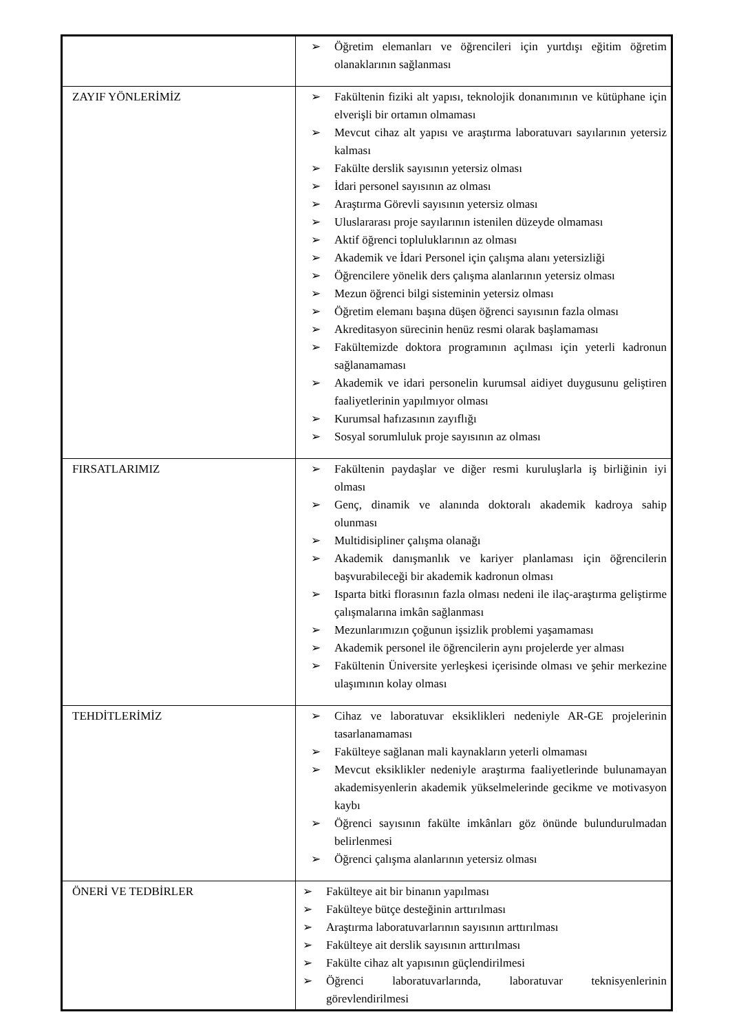| | ➢ Öğretim elemanları ve öğrencileri için yurtdışı eğitim öğretim olanaklarının sağlanması |
| ZAYIF YÖNLERİMİZ | ➢ Fakültenin fiziki alt yapısı, teknolojik donanımının ve kütüphane için elverişli bir ortamın olmaması ➢ Mevcut cihaz alt yapısı ve araştırma laboratuvarı sayılarının yetersiz kalması ➢ Fakülte derslik sayısının yetersiz olması ➢ İdari personel sayısının az olması ➢ Araştırma Görevli sayısının yetersiz olması ➢ Uluslararası proje sayılarının istenilen düzeyde olmaması ➢ Aktif öğrenci topluluklarının az olması ➢ Akademik ve İdari Personel için çalışma alanı yetersizliği ➢ Öğrencilere yönelik ders çalışma alanlarının yetersiz olması ➢ Mezun öğrenci bilgi sisteminin yetersiz olması ➢ Öğretim elemanı başına düşen öğrenci sayısının fazla olması ➢ Akreditasyon sürecinin henüz resmi olarak başlamaması ➢ Fakültemizde doktora programının açılması için yeterli kadronun sağlanamaması ➢ Akademik ve idari personelin kurumsal aidiyet duygusunu geliştiren faaliyetlerinin yapılmıyor olması ➢ Kurumsal hafızasının zayıflığı ➢ Sosyal sorumluluk proje sayısının az olması |
| FIRSATLARIMIZ | ➢ Fakültenin paydaşlar ve diğer resmi kuruluşlarla iş birliğinin iyi olması ➢ Genç, dinamik ve alanında doktoralı akademik kadroya sahip olunması ➢ Multidisipliner çalışma olanağı ➢ Akademik danışmanlık ve kariyer planlaması için öğrencilerin başvurabileceği bir akademik kadronun olması ➢ Isparta bitki florasının fazla olması nedeni ile ilaç-araştırma geliştirme çalışmalarına imkân sağlanması ➢ Mezunlarımızın çoğunun işsizlik problemi yaşamaması ➢ Akademik personel ile öğrencilerin aynı projelerde yer alması ➢ Fakültenin Üniversite yerleşkesi içerisinde olması ve şehir merkezine ulaşımının kolay olması |
| TEHDİTLERİMİZ | ➢ Cihaz ve laboratuvar eksiklikleri nedeniyle AR-GE projelerinin tasarlanamaması ➢ Fakülteye sağlanan mali kaynakların yeterli olmaması ➢ Mevcut eksiklikler nedeniyle araştırma faaliyetlerinde bulunamayan akademisyenlerin akademik yükselmelerinde gecikme ve motivasyon kaybı ➢ Öğrenci sayısının fakülte imkânları göz önünde bulundurulmadan belirlenmesi ➢ Öğrenci çalışma alanlarının yetersiz olması |
| ÖNERİ VE TEDBİRLER | ➢ Fakülteye ait bir binanın yapılması ➢ Fakülteye bütçe desteğinin arttırılması ➢ Araştırma laboratuvarlarının sayısının arttırılması ➢ Fakülteye ait derslik sayısının arttırılması ➢ Fakülte cihaz alt yapısının güçlendirilmesi ➢ Öğrenci laboratuvarlarında, laboratuvar teknisyenlerinin görevlendirilmesi |